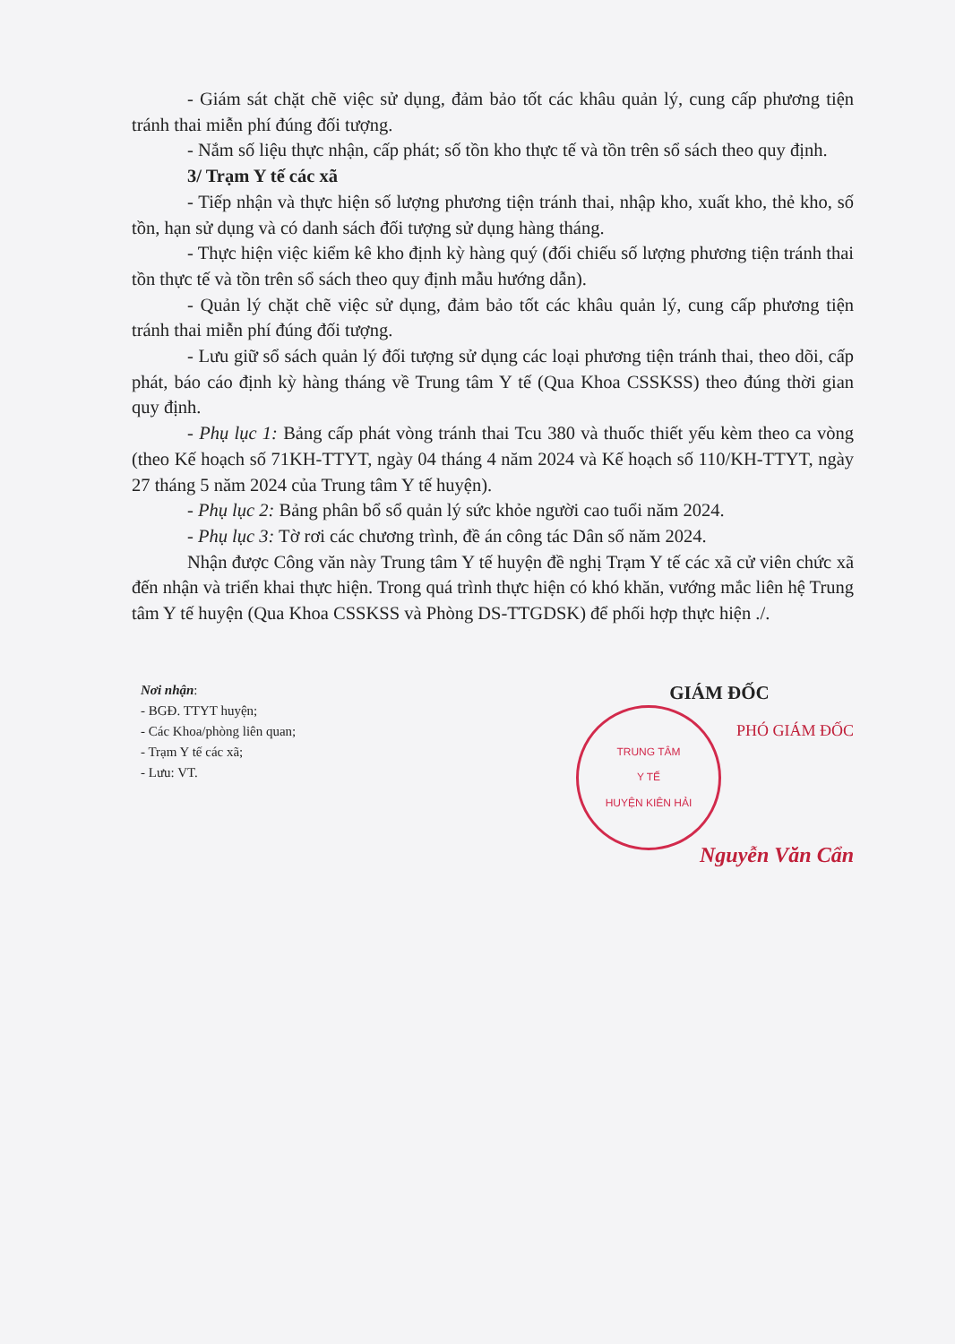- Giám sát chặt chẽ việc sử dụng, đảm bảo tốt các khâu quản lý, cung cấp phương tiện tránh thai miễn phí đúng đối tượng.
- Nắm số liệu thực nhận, cấp phát; số tồn kho thực tế và tồn trên sổ sách theo quy định.
3/ Trạm Y tế các xã
- Tiếp nhận và thực hiện số lượng phương tiện tránh thai, nhập kho, xuất kho, thẻ kho, số tồn, hạn sử dụng và có danh sách đối tượng sử dụng hàng tháng.
- Thực hiện việc kiểm kê kho định kỳ hàng quý (đối chiếu số lượng phương tiện tránh thai tồn thực tế và tồn trên sổ sách theo quy định mẫu hướng dẫn).
- Quản lý chặt chẽ việc sử dụng, đảm bảo tốt các khâu quản lý, cung cấp phương tiện tránh thai miễn phí đúng đối tượng.
- Lưu giữ sổ sách quản lý đối tượng sử dụng các loại phương tiện tránh thai, theo dõi, cấp phát, báo cáo định kỳ hàng tháng về Trung tâm Y tế (Qua Khoa CSSKSS) theo đúng thời gian quy định.
- Phụ lục 1: Bảng cấp phát vòng tránh thai Tcu 380 và thuốc thiết yếu kèm theo ca vòng (theo Kế hoạch số 71KH-TTYT, ngày 04 tháng 4 năm 2024 và Kế hoạch số 110/KH-TTYT, ngày 27 tháng 5 năm 2024 của Trung tâm Y tế huyện).
- Phụ lục 2: Bảng phân bổ sổ quản lý sức khỏe người cao tuổi năm 2024.
- Phụ lục 3: Tờ rơi các chương trình, đề án công tác Dân số năm 2024.
Nhận được Công văn này Trung tâm Y tế huyện đề nghị Trạm Y tế các xã cử viên chức xã đến nhận và triển khai thực hiện. Trong quá trình thực hiện có khó khăn, vướng mắc liên hệ Trung tâm Y tế huyện (Qua Khoa CSSKSS và Phòng DS-TTGDSK) để phối hợp thực hiện ./.
Nơi nhận:
- BGĐ. TTYT huyện;
- Các Khoa/phòng liên quan;
- Trạm Y tế các xã;
- Lưu: VT.
GIÁM ĐỐC
PHÓ GIÁM ĐỐC
TRUNG TÂM
Y TẾ
HUYỆN KIÊN HẢI
Nguyễn Văn Cẩn